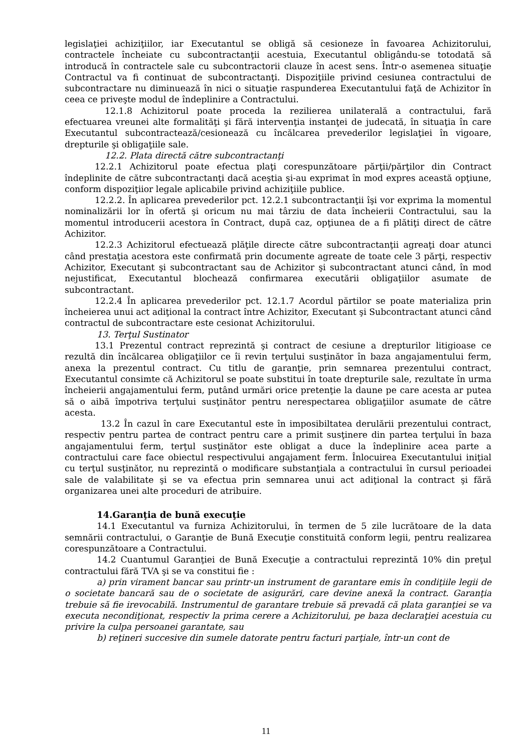legislaţiei achiziţiilor, iar Executantul se obligă să cesioneze în favoarea Achizitorului, contractele încheiate cu subcontractanţii acestuia, Executantul obligându-se totodată să introducă în contractele sale cu subcontractorii clauze în acest sens. Într-o asemenea situaţie Contractul va fi continuat de subcontractanţi. Dispoziţiile privind cesiunea contractului de subcontractare nu diminuează în nici o situaţie raspunderea Executantului faţă de Achizitor în ceea ce priveşte modul de îndeplinire a Contractului.
12.1.8 Achizitorul poate proceda la rezilierea unilaterală a contractului, fară efectuarea vreunei alte formalităţi şi fără intervenţia instanţei de judecată, în situaţia în care Executantul subcontractează/cesionează cu încălcarea prevederilor legislaţiei în vigoare, drepturile şi obligaţiile sale.
12.2. Plata directă către subcontractanţi
12.2.1 Achizitorul poate efectua plaţi corespunzătoare părţii/părţilor din Contract îndeplinite de către subcontractanţi dacă aceştia şi-au exprimat în mod expres această opţiune, conform dispoziţiior legale aplicabile privind achiziţiile publice.
12.2.2. În aplicarea prevederilor pct. 12.2.1 subcontractanţii îşi vor exprima la momentul nominalizării lor în ofertă şi oricum nu mai târziu de data încheierii Contractului, sau la momentul introducerii acestora în Contract, după caz, opţiunea de a fi plătiţi direct de către Achizitor.
12.2.3 Achizitorul efectuează plăţile directe către subcontractanţii agreaţi doar atunci când prestaţia acestora este confirmată prin documente agreate de toate cele 3 părţi, respectiv Achizitor, Executant şi subcontractant sau de Achizitor şi subcontractant atunci când, în mod nejustificat, Executantul blochează confirmarea executării obligaţiilor asumate de subcontractant.
12.2.4 În aplicarea prevederilor pct. 12.1.7 Acordul părtilor se poate materializa prin încheierea unui act adiţional la contract între Achizitor, Executant şi Subcontractant atunci când contractul de subcontractare este cesionat Achizitorului.
13. Terţul Sustinator
13.1 Prezentul contract reprezintă şi contract de cesiune a drepturilor litigioase ce rezultă din încălcarea obligaţiilor ce îi revin terţului susţinător în baza angajamentului ferm, anexa la prezentul contract. Cu titlu de garanţie, prin semnarea prezentului contract, Executantul consimte că Achizitorul se poate substitui în toate drepturile sale, rezultate în urma încheierii angajamentului ferm, putând urmări orice pretenţie la daune pe care acesta ar putea să o aibă împotriva terţului susţinător pentru nerespectarea obligaţiilor asumate de către acesta.
13.2 În cazul în care Executantul este în imposibiltatea derulării prezentului contract, respectiv pentru partea de contract pentru care a primit susţinere din partea terţului în baza angajamentului ferm, terţul susţinător este obligat a duce la îndeplinire acea parte a contractului care face obiectul respectivului angajament ferm. Înlocuirea Executantului iniţial cu terţul susţinător, nu reprezintă o modificare substanţiala a contractului în cursul perioadei sale de valabilitate şi se va efectua prin semnarea unui act adiţional la contract şi fără organizarea unei alte proceduri de atribuire.
14.Garanţia de bună execuţie
14.1 Executantul va furniza Achizitorului, în termen de 5 zile lucrătoare de la data semnării contractului, o Garanţie de Bună Execuţie constituită conform legii, pentru realizarea corespunzătoare a Contractului.
14.2 Cuantumul Garanţiei de Bună Execuţie a contractului reprezintă 10% din preţul contractului fără TVA şi se va constitui fie :
a) prin virament bancar sau printr-un instrument de garantare emis în condiţiile legii de o societate bancară sau de o societate de asigurări, care devine anexă la contract. Garanţia trebuie să fie irevocabilă. Instrumentul de garantare trebuie să prevadă că plata garanţiei se va executa necondiţionat, respectiv la prima cerere a Achizitorului, pe baza declaraţiei acestuia cu privire la culpa persoanei garantate, sau
b) reţineri succesive din sumele datorate pentru facturi parţiale, într-un cont de
11